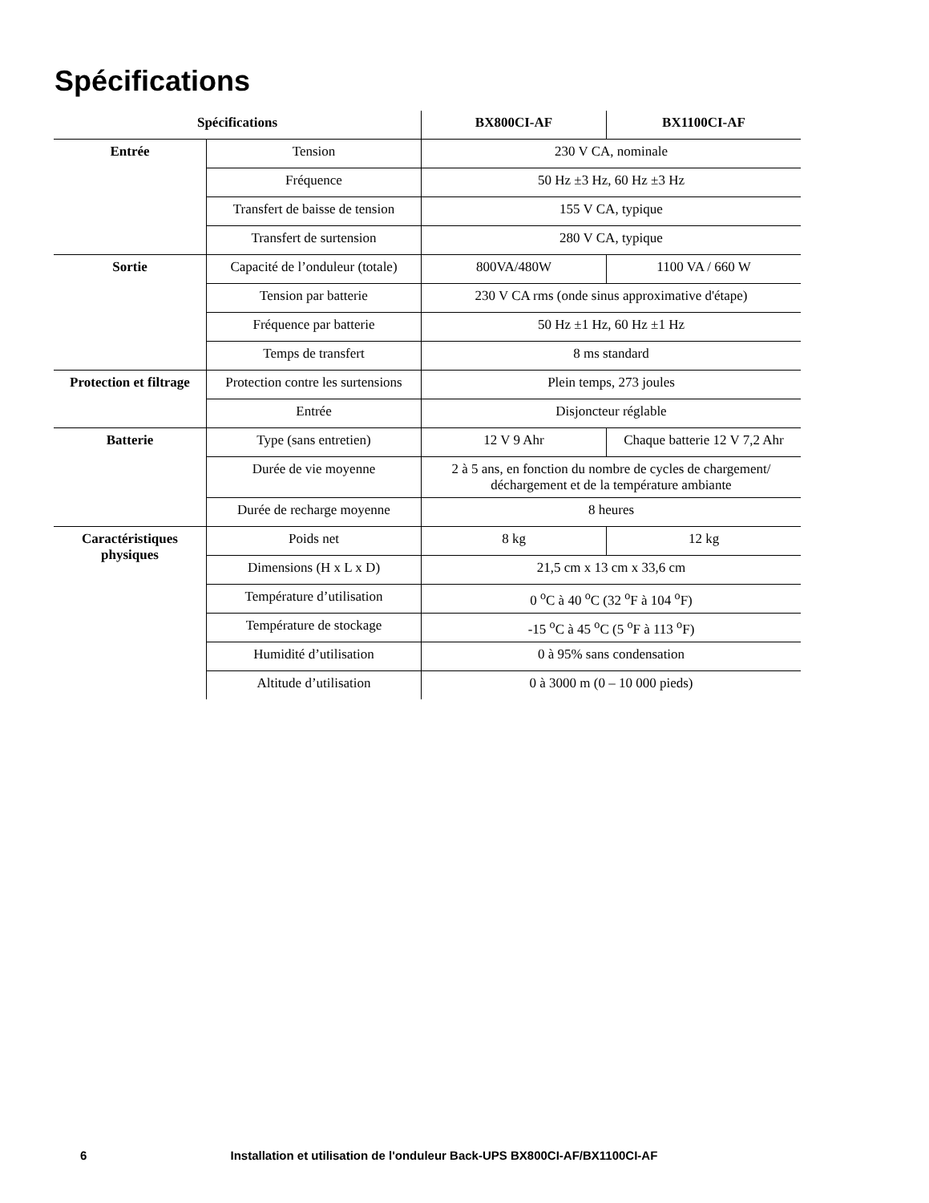Spécifications
| Spécifications | | BX800CI-AF | BX1100CI-AF |
| --- | --- | --- | --- |
| Entrée | Tension | 230 V CA, nominale | |
| | Fréquence | 50 Hz ±3 Hz, 60 Hz ±3 Hz | |
| | Transfert de baisse de tension | 155 V CA, typique | |
| | Transfert de surtension | 280 V CA, typique | |
| Sortie | Capacité de l’onduleur (totale) | 800VA/480W | 1100 VA / 660 W |
| | Tension par batterie | 230 V CA rms (onde sinus approximative d'étape) | |
| | Fréquence par batterie | 50 Hz ±1 Hz, 60 Hz ±1 Hz | |
| | Temps de transfert | 8 ms standard | |
| Protection et filtrage | Protection contre les surtensions | Plein temps, 273 joules | |
| | Entrée | Disjoncteur réglable | |
| Batterie | Type (sans entretien) | 12 V 9 Ahr | Chaque batterie 12 V 7,2 Ahr |
| | Durée de vie moyenne | 2 à 5 ans, en fonction du nombre de cycles de chargement/ déchargement et de la température ambiante | |
| | Durée de recharge moyenne | 8 heures | |
| Caractéristiques physiques | Poids net | 8 kg | 12 kg |
| | Dimensions (H x L x D) | 21,5 cm x 13 cm x 33,6 cm | |
| | Température d’utilisation | 0 <sup>o</sup>C à 40 <sup>o</sup>C (32 <sup>o</sup>F à 104 <sup>o</sup>F) | |
| | Température de stockage | -15 <sup>o</sup>C à 45 <sup>o</sup>C (5 <sup>o</sup>F à 113 <sup>o</sup>F) | |
| | Humidité d’utilisation | 0 à 95% sans condensation | |
| | Altitude d’utilisation | 0 à 3000 m (0 – 10 000 pieds) | |
6 Installation et utilisation de l'onduleur Back-UPS BX800CI-AF/BX1100CI-AF